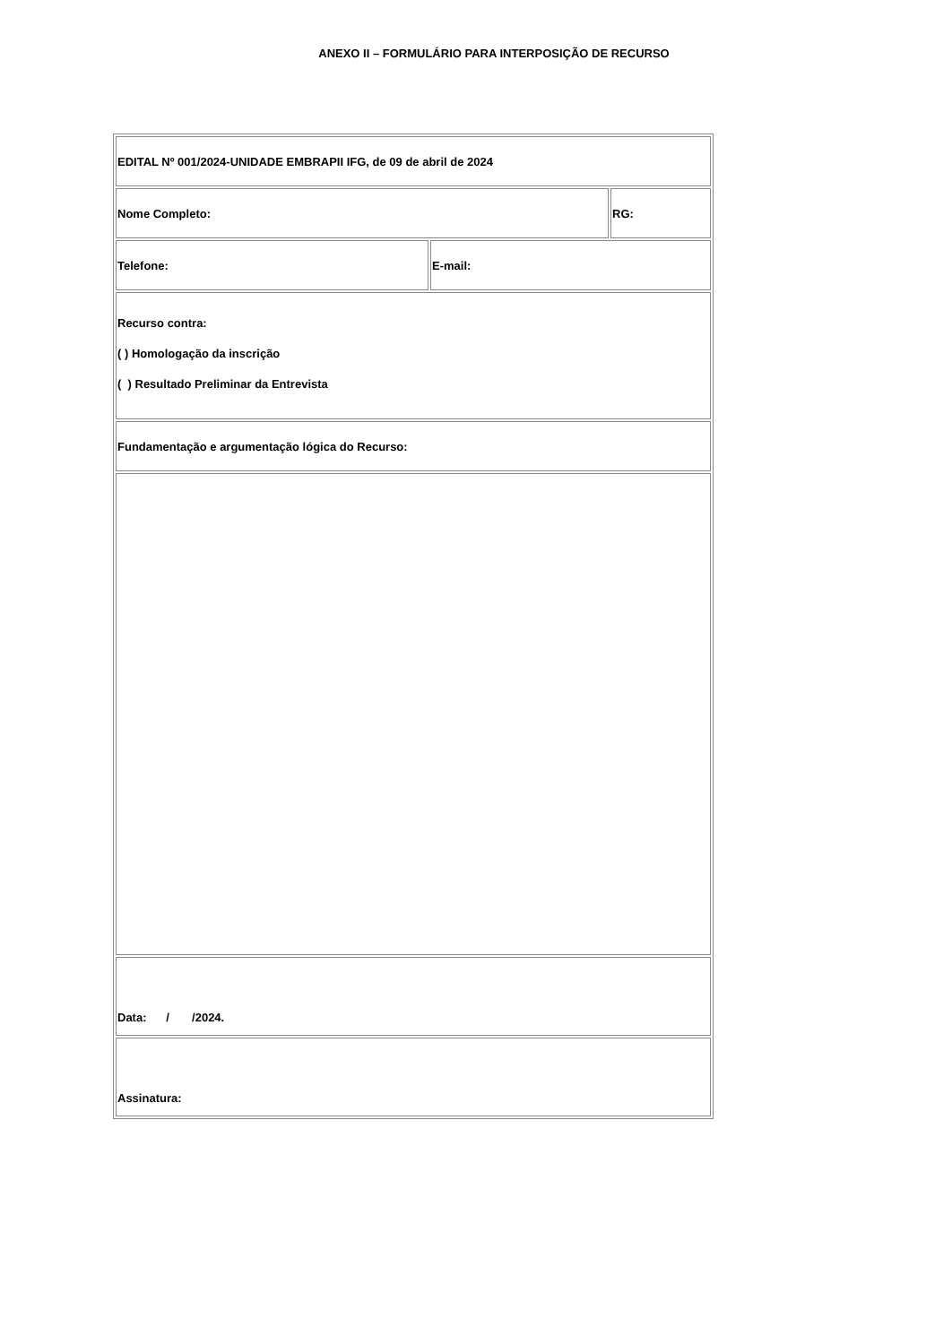ANEXO II – FORMULÁRIO PARA INTERPOSIÇÃO DE RECURSO
| EDITAL Nº 001/2024-UNIDADE EMBRAPII IFG, de 09 de abril de 2024 | | |
| Nome Completo: | | RG: |
| Telefone: | E-mail: | |
| Recurso contra: ( ) Homologação da inscrição ( ) Resultado Preliminar da Entrevista | | |
| Fundamentação e argumentação lógica do Recurso: | | |
| Data: / /2024. | | |
| Assinatura: | | |